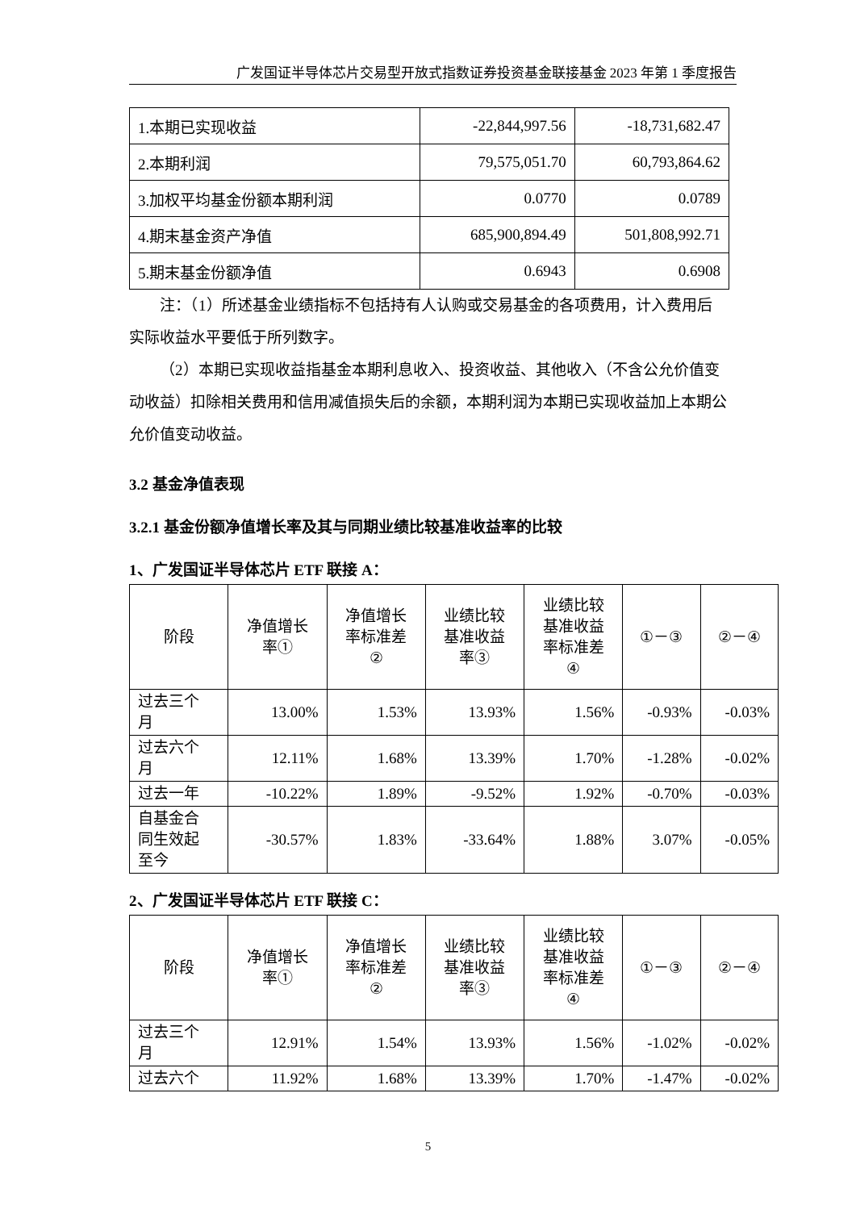广发国证半导体芯片交易型开放式指数证券投资基金联接基金 2023 年第 1 季度报告
| 1.本期已实现收益 | -22,844,997.56 | -18,731,682.47 |
| 2.本期利润 | 79,575,051.70 | 60,793,864.62 |
| 3.加权平均基金份额本期利润 | 0.0770 | 0.0789 |
| 4.期末基金资产净值 | 685,900,894.49 | 501,808,992.71 |
| 5.期末基金份额净值 | 0.6943 | 0.6908 |
注：（1）所述基金业绩指标不包括持有人认购或交易基金的各项费用，计入费用后实际收益水平要低于所列数字。
（2）本期已实现收益指基金本期利息收入、投资收益、其他收入（不含公允价值变动收益）扣除相关费用和信用减值损失后的余额，本期利润为本期已实现收益加上本期公允价值变动收益。
3.2 基金净值表现
3.2.1 基金份额净值增长率及其与同期业绩比较基准收益率的比较
1、广发国证半导体芯片 ETF 联接 A：
| 阶段 | 净值增长 率① | 净值增长 率标准差 ② | 业绩比较 基准收益 率③ | 业绩比较 基准收益 率标准差 ④ | ①－③ | ②－④ |
| 过去三个 月 | 13.00% | 1.53% | 13.93% | 1.56% | -0.93% | -0.03% |
| 过去六个 月 | 12.11% | 1.68% | 13.39% | 1.70% | -1.28% | -0.02% |
| 过去一年 | -10.22% | 1.89% | -9.52% | 1.92% | -0.70% | -0.03% |
| 自基金合 同生效起 至今 | -30.57% | 1.83% | -33.64% | 1.88% | 3.07% | -0.05% |
2、广发国证半导体芯片 ETF 联接 C：
| 阶段 | 净值增长 率① | 净值增长 率标准差 ② | 业绩比较 基准收益 率③ | 业绩比较 基准收益 率标准差 ④ | ①－③ | ②－④ |
| 过去三个 月 | 12.91% | 1.54% | 13.93% | 1.56% | -1.02% | -0.02% |
| 过去六个 | 11.92% | 1.68% | 13.39% | 1.70% | -1.47% | -0.02% |
5